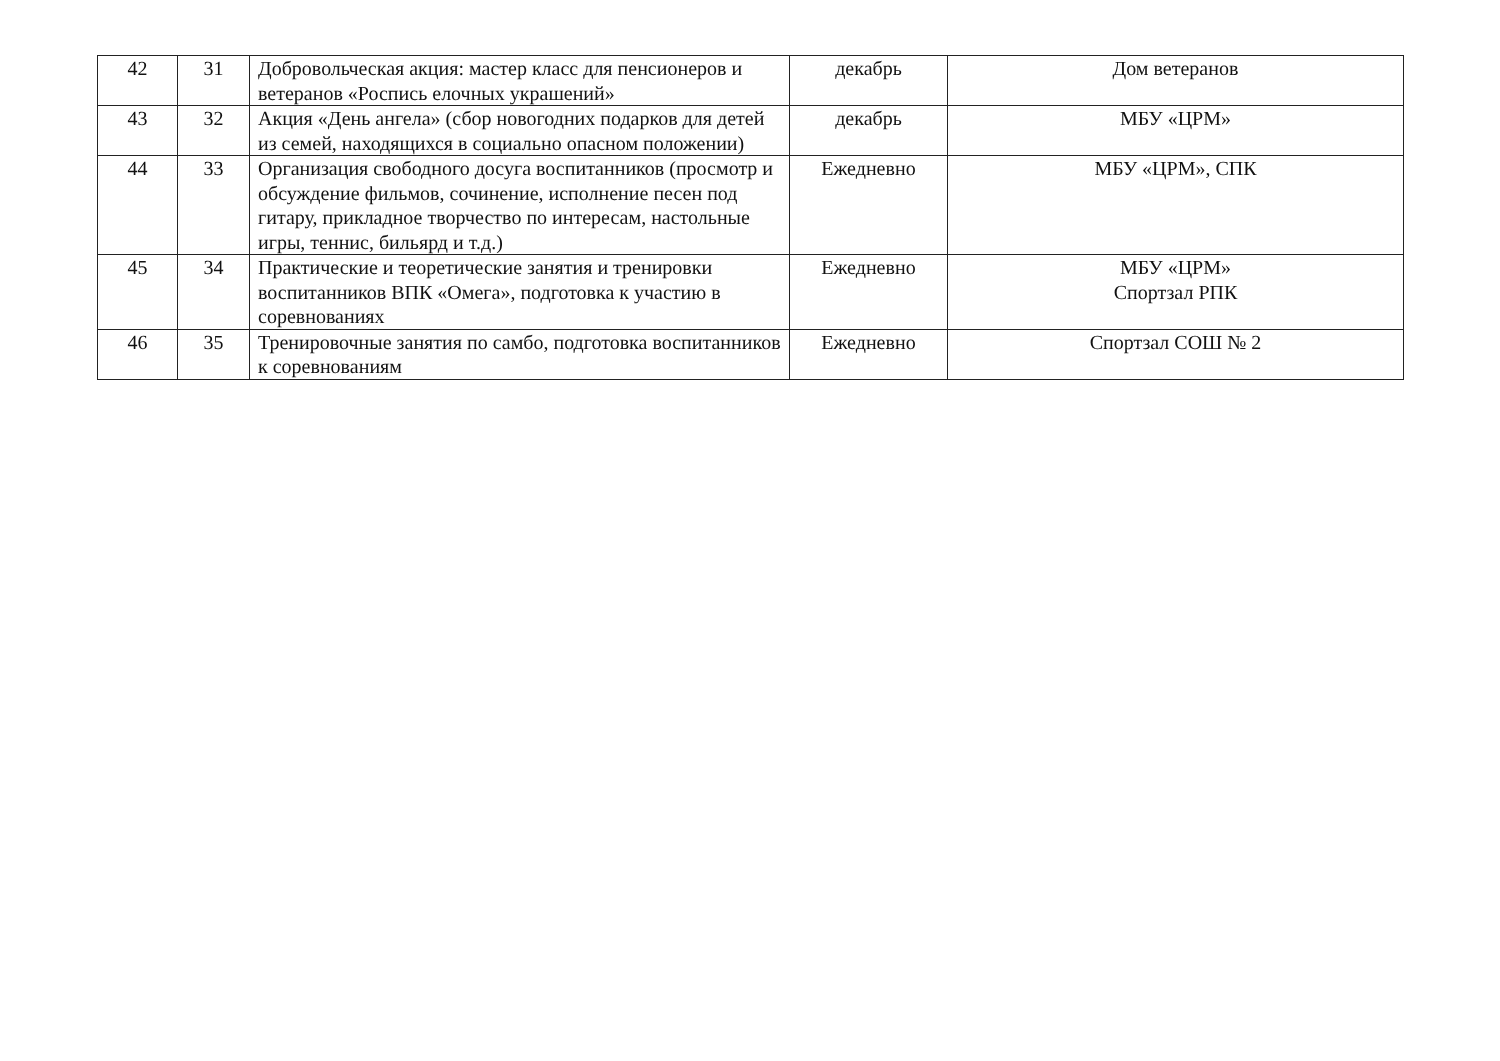| 42 | 31 | Добровольческая акция: мастер класс для пенсионеров и ветеранов «Роспись елочных украшений» | декабрь | Дом ветеранов |
| 43 | 32 | Акция «День ангела» (сбор новогодних подарков для детей из семей, находящихся в социально опасном положении) | декабрь | МБУ «ЦРМ» |
| 44 | 33 | Организация свободного досуга воспитанников (просмотр и обсуждение фильмов, сочинение, исполнение песен под гитару, прикладное творчество по интересам, настольные игры, теннис, бильярд и т.д.) | Ежедневно | МБУ «ЦРМ», СПК |
| 45 | 34 | Практические и теоретические занятия и тренировки воспитанников ВПК «Омега», подготовка к участию в соревнованиях | Ежедневно | МБУ «ЦРМ» Спортзал РПК |
| 46 | 35 | Тренировочные занятия по самбо, подготовка воспитанников к соревнованиям | Ежедневно | Спортзал СОШ № 2 |